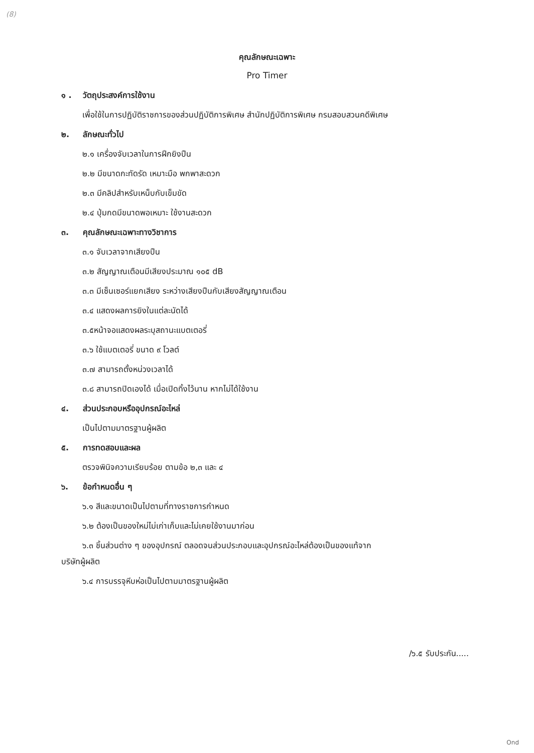(8)
คุณลักษณะเฉพาะ
Pro Timer
๑ . วัตถุประสงค์การใช้งาน
เพื่อใช้ในการปฏิบัติราชการของส่วนปฏิบัติการพิเศษ สำนักปฏิบัติการพิเศษ กรมสอบสวนคดีพิเศษ
๒. ลักษณะทั่วไป
๒.๑ เครื่องจับเวลาในการฝึกยิงปืน
๒.๒ มีขนาดกะทัดรัด เหมาะมือ พกพาสะดวก
๒.๓ มีคลิปสำหรับเหน็บกับเข็มขัด
๒.๔ ปุ่มกดมีขนาดพอเหมาะ ใช้งานสะดวก
๓. คุณลักษณะเฉพาะทางวิชาการ
๓.๑ จับเวลาจากเสียงปืน
๓.๒ สัญญาณเตือนมีเสียงประมาณ ๑๐๕ dB
๓.๓ มีเซ็นเซอร์แยกเสียง ระหว่างเสียงปืนกับเสียงสัญญาณเตือน
๓.๔ แสดงผลการยิงในแต่ละนัดได้
๓.๕หน้าจอแสดงผลระบุสถานะแบตเตอรี่
๓.๖ ใช้แบตเตอรี่ ขนาด ๙ โวลต์
๓.๗ สามารถตั้งหน่วงเวลาได้
๓.๘ สามารถปิดเองได้ เมื่อเปิดทิ้งไว้นาน หากไม่ได้ใช้งาน
๔. ส่วนประกอบหรืออุปกรณ์อะไหล่
เป็นไปตามมาตรฐานผู้ผลิต
๕. การทดสอบและผล
ตรวจพินิจความเรียบร้อย ตามข้อ ๒,๓ และ ๔
๖. ข้อกำหนดอื่น ๆ
๖.๑ สีและขนาดเป็นไปตามที่ทางราชการกำหนด
๖.๒ ต้องเป็นของใหม่ไม่เก่าเก็บและไม่เคยใช้งานมาก่อน
๖.๓ ชิ้นส่วนต่าง ๆ ของอุปกรณ์ ตลอดจนส่วนประกอบและอุปกรณ์อะไหล่ต้องเป็นของแท้จาก
บริษัทผู้ผลิต
๖.๔ การบรรจุหีบห่อเป็นไปตามมาตรฐานผู้ผลิต
/๖.๕ รับประกัน.....
Ond